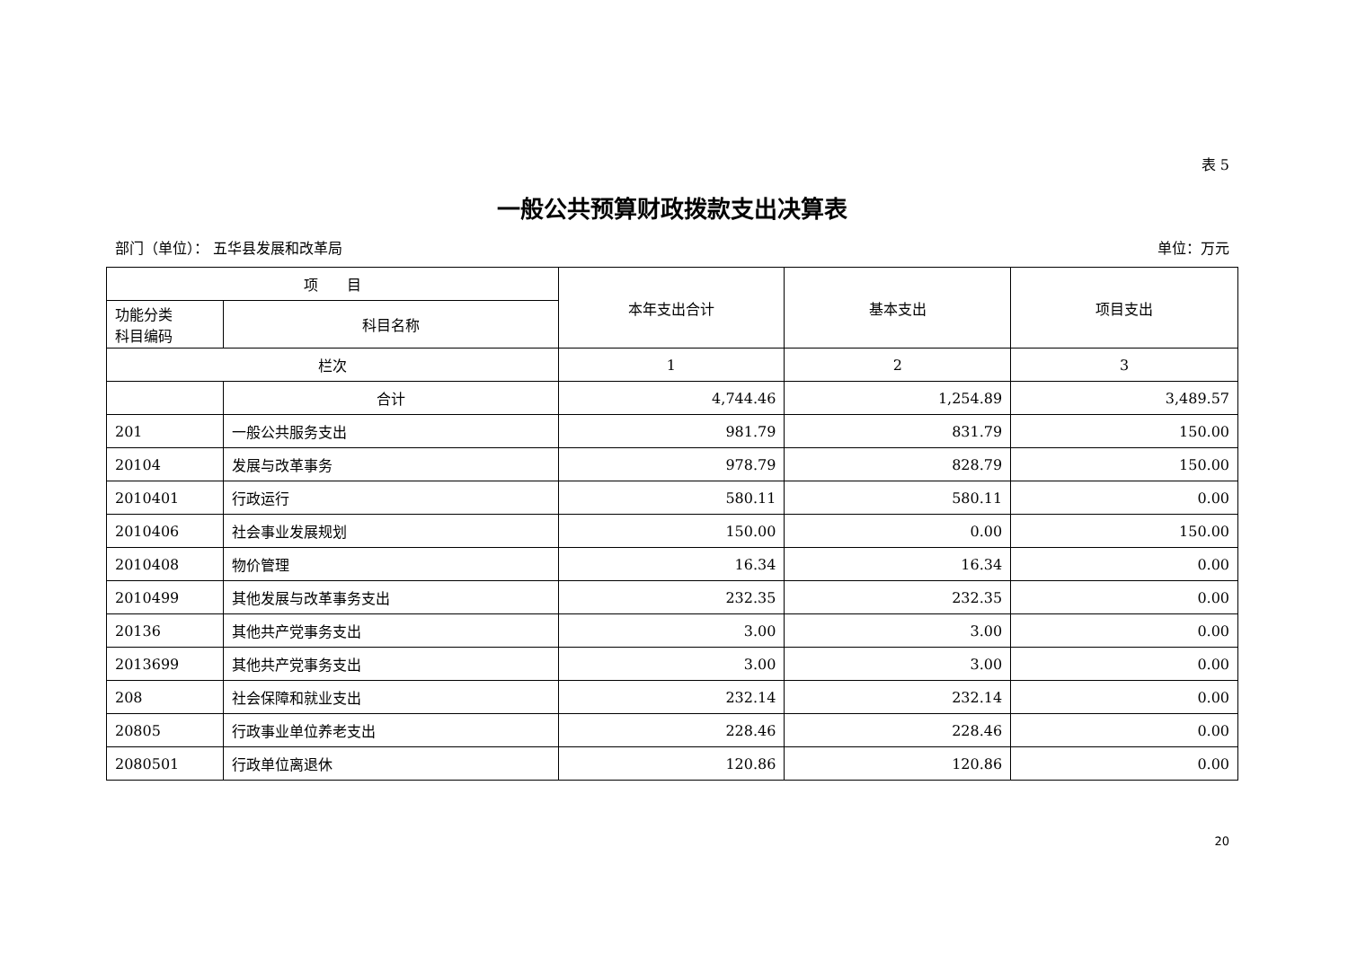表 5
一般公共预算财政拨款支出决算表
部门（单位）： 五华县发展和改革局 单位：万元
| 项 目 | | 本年支出合计 | 基本支出 | 项目支出 |
| --- | --- | --- | --- | --- |
| 功能分类 科目编码 | 科目名称 | | | |
| 栏次 | | 1 | 2 | 3 |
| | 合计 | 4,744.46 | 1,254.89 | 3,489.57 |
| 201 | 一般公共服务支出 | 981.79 | 831.79 | 150.00 |
| 20104 | 发展与改革事务 | 978.79 | 828.79 | 150.00 |
| 2010401 | 行政运行 | 580.11 | 580.11 | 0.00 |
| 2010406 | 社会事业发展规划 | 150.00 | 0.00 | 150.00 |
| 2010408 | 物价管理 | 16.34 | 16.34 | 0.00 |
| 2010499 | 其他发展与改革事务支出 | 232.35 | 232.35 | 0.00 |
| 20136 | 其他共产党事务支出 | 3.00 | 3.00 | 0.00 |
| 2013699 | 其他共产党事务支出 | 3.00 | 3.00 | 0.00 |
| 208 | 社会保障和就业支出 | 232.14 | 232.14 | 0.00 |
| 20805 | 行政事业单位养老支出 | 228.46 | 228.46 | 0.00 |
| 2080501 | 行政单位离退休 | 120.86 | 120.86 | 0.00 |
20